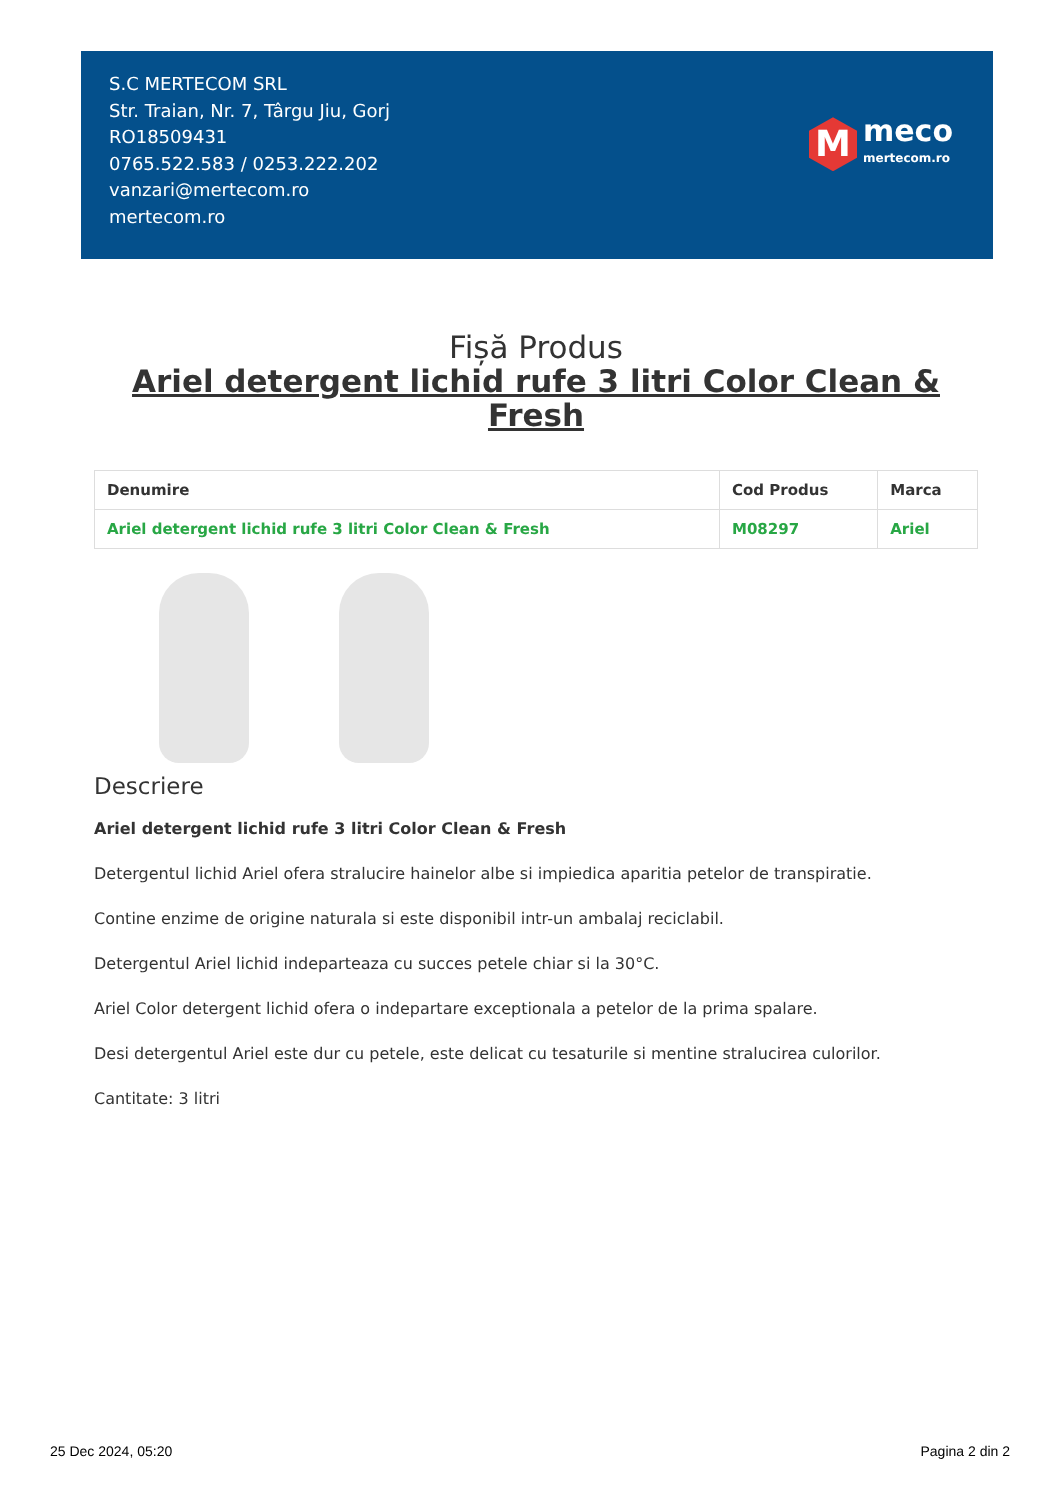S.C MERTECOM SRL
Str. Traian, Nr. 7, Târgu Jiu, Gorj
RO18509431
0765.522.583 / 0253.222.202
vanzari@mertecom.ro
mertecom.ro
M
meco
mertecom.ro
Fișă Produs
Ariel detergent lichid rufe 3 litri Color Clean & Fresh
| Denumire | Cod Produs | Marca |
| --- | --- | --- |
| Ariel detergent lichid rufe 3 litri Color Clean & Fresh | M08297 | Ariel |
Descriere
Ariel detergent lichid rufe 3 litri Color Clean & Fresh
Detergentul lichid Ariel ofera stralucire hainelor albe si impiedica aparitia petelor de transpiratie.
Contine enzime de origine naturala si este disponibil intr-un ambalaj reciclabil.
Detergentul Ariel lichid indeparteaza cu succes petele chiar si la 30°C.
Ariel Color detergent lichid ofera o indepartare exceptionala a petelor de la prima spalare.
Desi detergentul Ariel este dur cu petele, este delicat cu tesaturile si mentine stralucirea culorilor.
Cantitate: 3 litri
25 Dec 2024, 05:20 Pagina 2 din 2